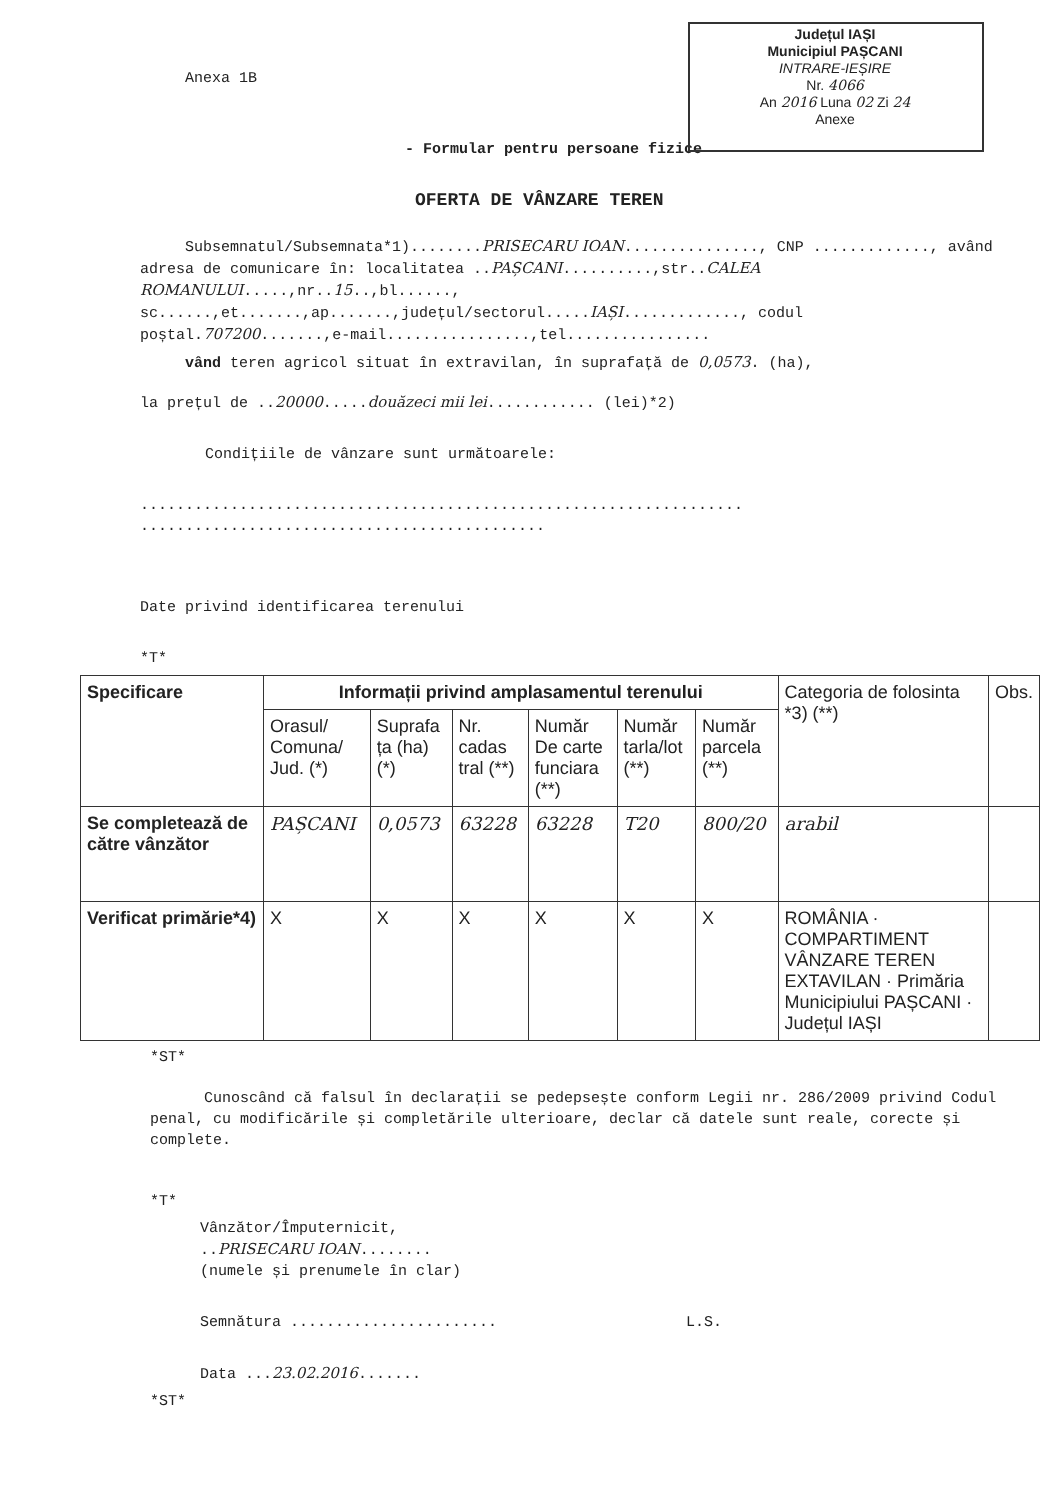Județul IAȘI
Municipiul PAȘCANI
INTRARE-IEȘIRE
Nr. 4066
An 2016 Luna 02 Zi 24
Anexe
Anexa 1B
- Formular pentru persoane fizice
OFERTA DE VÂNZARE TEREN
Subsemnatul/Subsemnata*1)........PRISECARU IOAN..............., CNP ............., având adresa de comunicare în: localitatea ..PAȘCANI..........,str..CALEA ROMANULUI.....,nr..15..,bl......, sc......,et.......,ap.......,județul/sectorul.....IAȘI............., codul poștal.707200.......,e-mail................,tel................
vând teren agricol situat în extravilan, în suprafață de 0,0573. (ha),
la prețul de ..20000.....douăzeci mii lei............ (lei)*2)
Condițiile de vânzare sunt următoarele:
...................................................................
.............................................
Date privind identificarea terenului
*T*
| Specificare | Informații privind amplasamentul terenului | | | | | | Categoria de folosinta *3) (**) | Obs. |
| --- | --- | --- | --- | --- | --- | --- | --- | --- |
| | Orasul/ Comuna/ Jud. (*) | Suprafa ța (ha) (*) | Nr. cadas tral (**) | Număr De carte funciara (**) | Număr tarla/lot (**) | Număr parcela (**) | | |
| Se completează de către vânzător | PAȘCANI | 0,0573 | 63228 | 63228 | T20 | 800/20 | arabil | |
| Verificat primărie*4) | X | X | X | X | X | X | ROMÂNIA · COMPARTIMENT VÂNZARE TEREN EXTAVILAN · Primăria Municipiului PAȘCANI · Județul IAȘI | |
*ST*
Cunoscând că falsul în declarații se pedepsește conform Legii nr. 286/2009 privind Codul penal, cu modificările și completările ulterioare, declar că datele sunt reale, corecte și complete.
*T*
Vânzător/Împuternicit,
..PRISECARU IOAN........
(numele și prenumele în clar)
Semnătura ....................... L.S.
Data ...23.02.2016.......
*ST*